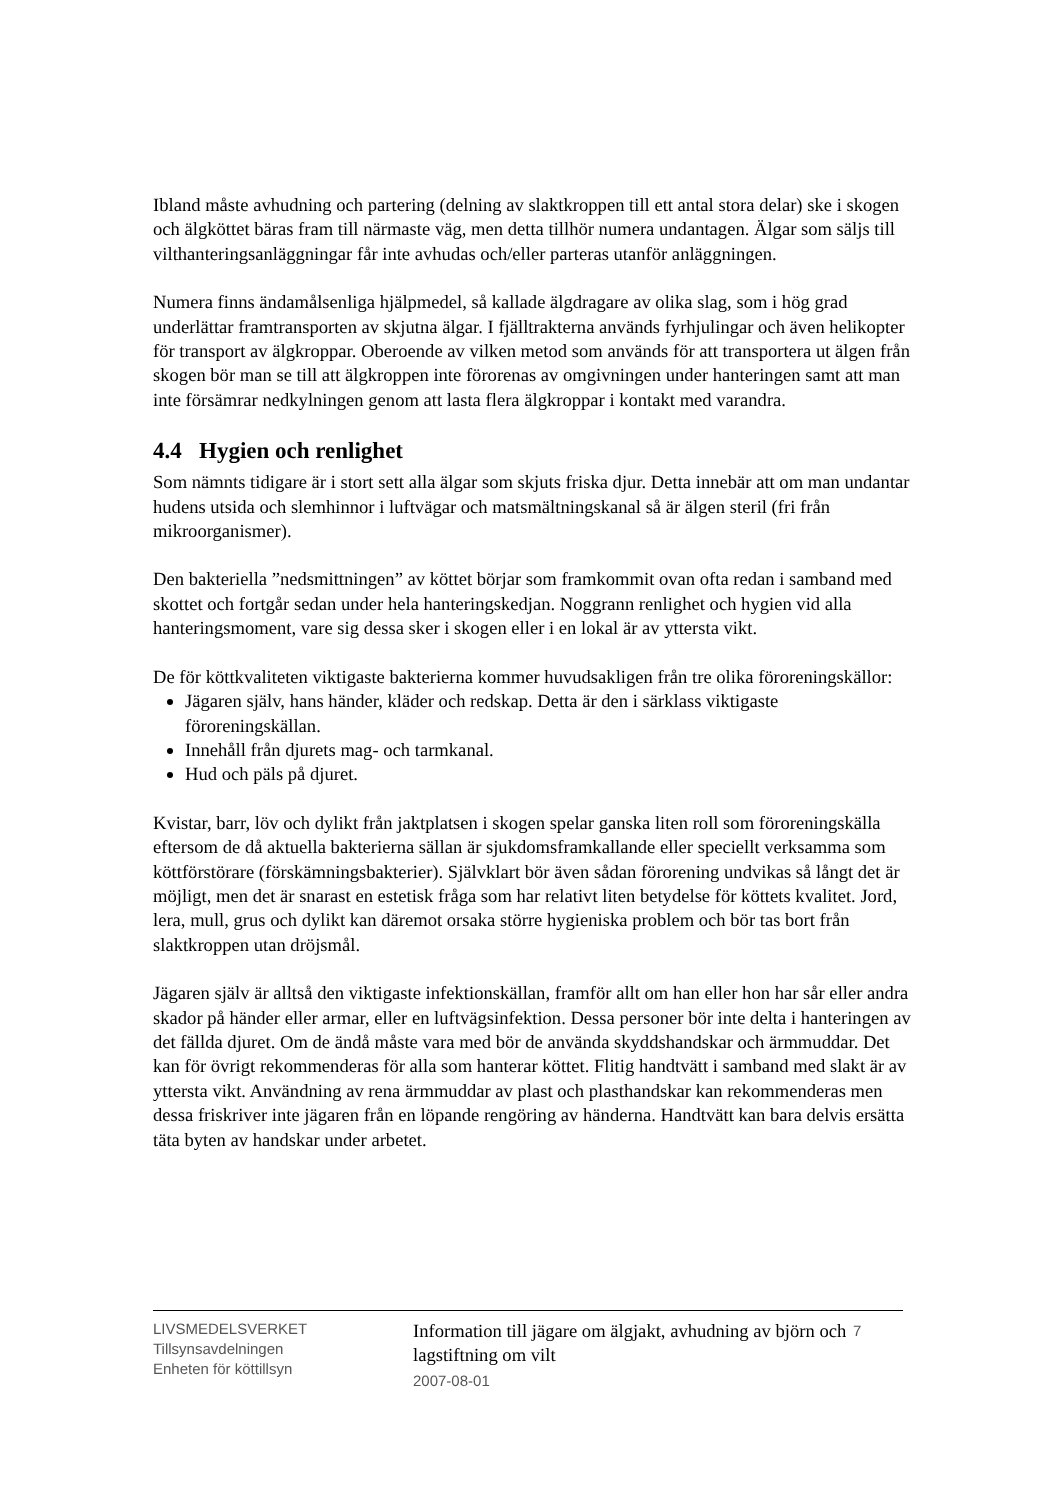Ibland måste avhudning och partering (delning av slaktkroppen till ett antal stora delar) ske i skogen och älgköttet bäras fram till närmaste väg, men detta tillhör numera undantagen. Älgar som säljs till vilthanteringsanläggningar får inte avhudas och/eller parteras utanför anläggningen.
Numera finns ändamålsenliga hjälpmedel, så kallade älgdragare av olika slag, som i hög grad underlättar framtransporten av skjutna älgar. I fjälltrakterna används fyrhjulingar och även helikopter för transport av älgkroppar. Oberoende av vilken metod som används för att transportera ut älgen från skogen bör man se till att älgkroppen inte förorenas av omgivningen under hanteringen samt att man inte försämrar nedkylningen genom att lasta flera älgkroppar i kontakt med varandra.
4.4 Hygien och renlighet
Som nämnts tidigare är i stort sett alla älgar som skjuts friska djur. Detta innebär att om man undantar hudens utsida och slemhinnor i luftvägar och matsmältningskanal så är älgen steril (fri från mikroorganismer).
Den bakteriella ”nedsmittningen” av köttet börjar som framkommit ovan ofta redan i samband med skottet och fortgår sedan under hela hanteringskedjan. Noggrann renlighet och hygien vid alla hanteringsmoment, vare sig dessa sker i skogen eller i en lokal är av yttersta vikt.
De för köttkvaliteten viktigaste bakterierna kommer huvudsakligen från tre olika föroreningskällor:
Jägaren själv, hans händer, kläder och redskap. Detta är den i särklass viktigaste föroreningskällan.
Innehåll från djurets mag- och tarmkanal.
Hud och päls på djuret.
Kvistar, barr, löv och dylikt från jaktplatsen i skogen spelar ganska liten roll som föroreningskälla eftersom de då aktuella bakterierna sällan är sjukdomsframkallande eller speciellt verksamma som köttförstörare (förskämningsbakterier). Självklart bör även sådan förorening undvikas så långt det är möjligt, men det är snarast en estetisk fråga som har relativt liten betydelse för köttets kvalitet. Jord, lera, mull, grus och dylikt kan däremot orsaka större hygieniska problem och bör tas bort från slaktkroppen utan dröjsmål.
Jägaren själv är alltså den viktigaste infektionskällan, framför allt om han eller hon har sår eller andra skador på händer eller armar, eller en luftvägsinfektion. Dessa personer bör inte delta i hanteringen av det fällda djuret. Om de ändå måste vara med bör de använda skyddshandskar och ärmmuddar. Det kan för övrigt rekommenderas för alla som hanterar köttet. Flitig handtvätt i samband med slakt är av yttersta vikt. Användning av rena ärmmuddar av plast och plasthandskar kan rekommenderas men dessa friskriver inte jägaren från en löpande rengöring av händerna. Handtvätt kan bara delvis ersätta täta byten av handskar under arbetet.
LIVSMEDELSVERKET
Tillsynsavdelningen
Enheten för köttillsyn
Information till jägare om älgjakt, avhudning av björn och lagstiftning om vilt
2007-08-01
7